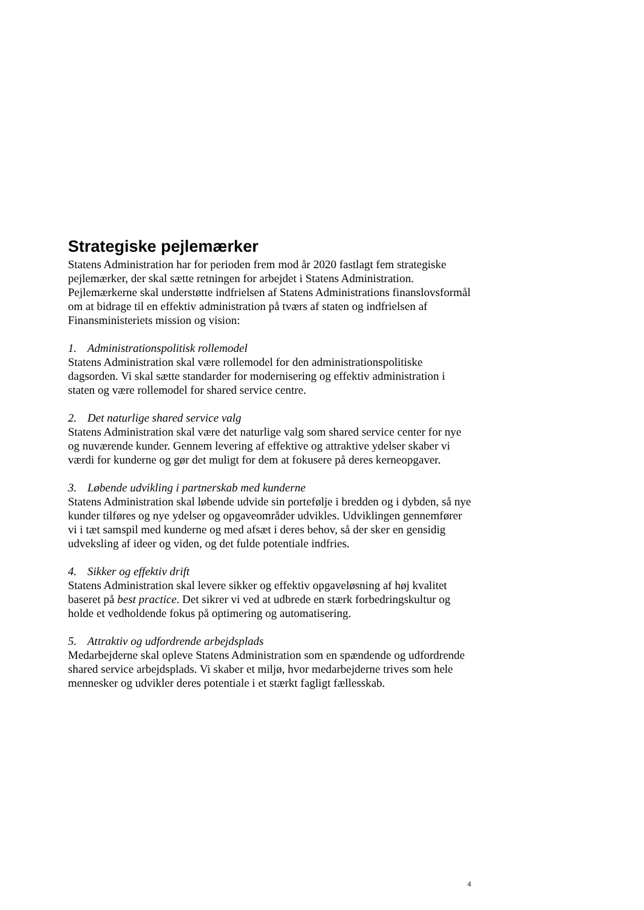Strategiske pejlemærker
Statens Administration har for perioden frem mod år 2020 fastlagt fem strategiske pejlemærker, der skal sætte retningen for arbejdet i Statens Administration. Pejlemærkerne skal understøtte indfrielsen af Statens Administrations finanslovsformål om at bidrage til en effektiv administration på tværs af staten og indfrielsen af Finansministeriets mission og vision:
1. Administrationspolitisk rollemodel
Statens Administration skal være rollemodel for den administrationspolitiske dagsorden. Vi skal sætte standarder for modernisering og effektiv administration i staten og være rollemodel for shared service centre.
2. Det naturlige shared service valg
Statens Administration skal være det naturlige valg som shared service center for nye og nuværende kunder. Gennem levering af effektive og attraktive ydelser skaber vi værdi for kunderne og gør det muligt for dem at fokusere på deres kerneopgaver.
3. Løbende udvikling i partnerskab med kunderne
Statens Administration skal løbende udvide sin portefølje i bredden og i dybden, så nye kunder tilføres og nye ydelser og opgaveområder udvikles. Udviklingen gennemfører vi i tæt samspil med kunderne og med afsæt i deres behov, så der sker en gensidig udveksling af ideer og viden, og det fulde potentiale indfries.
4. Sikker og effektiv drift
Statens Administration skal levere sikker og effektiv opgaveløsning af høj kvalitet baseret på best practice. Det sikrer vi ved at udbrede en stærk forbedringskultur og holde et vedholdende fokus på optimering og automatisering.
5. Attraktiv og udfordrende arbejdsplads
Medarbejderne skal opleve Statens Administration som en spændende og udfordrende shared service arbejdsplads. Vi skaber et miljø, hvor medarbejderne trives som hele mennesker og udvikler deres potentiale i et stærkt fagligt fællesskab.
4